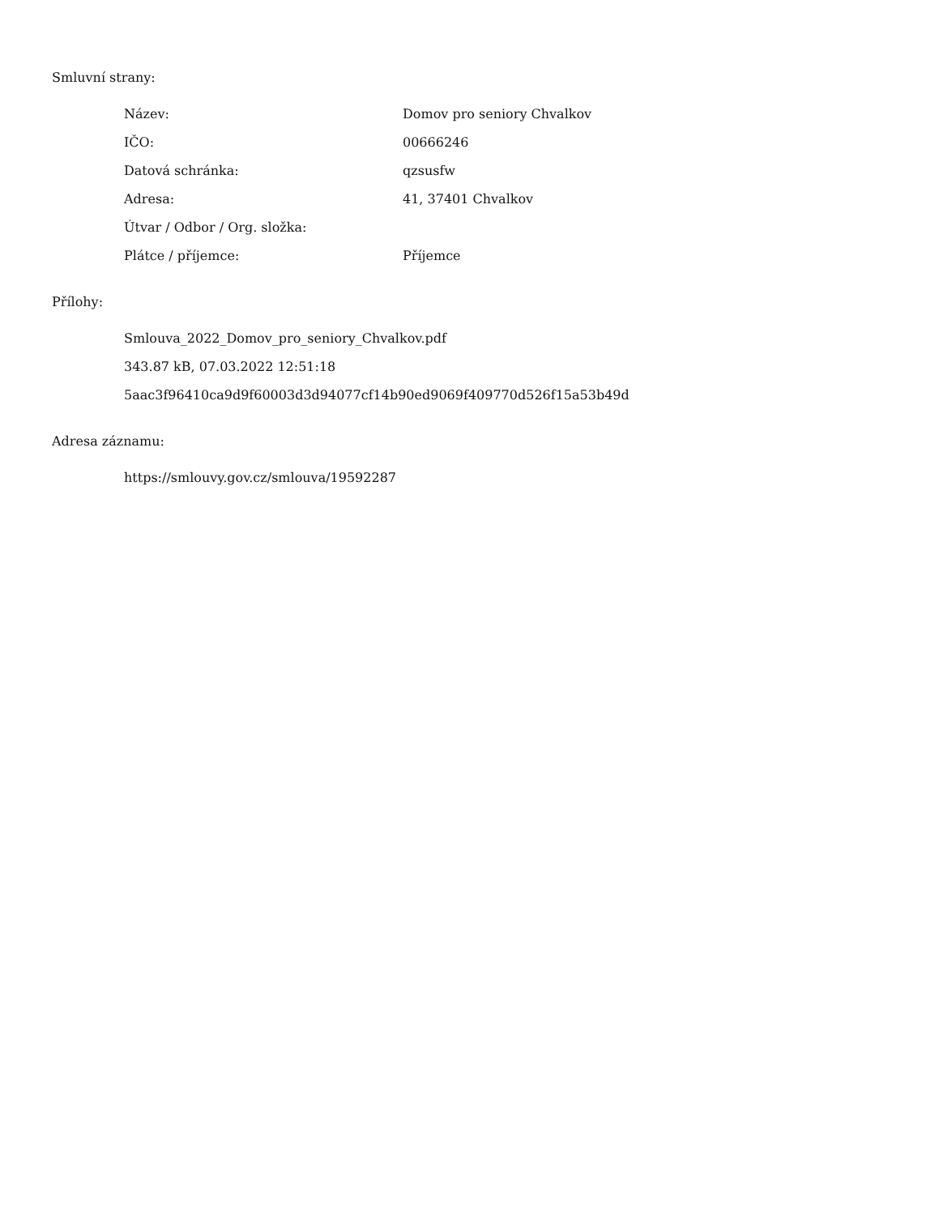Smluvní strany:
| Název: | Domov pro seniory Chvalkov |
| IČO: | 00666246 |
| Datová schránka: | qzsusfw |
| Adresa: | 41, 37401 Chvalkov |
| Útvar / Odbor / Org. složka: | |
| Plátce / příjemce: | Příjemce |
Přílohy:
Smlouva_2022_Domov_pro_seniory_Chvalkov.pdf
343.87 kB, 07.03.2022 12:51:18
5aac3f96410ca9d9f60003d3d94077cf14b90ed9069f409770d526f15a53b49d
Adresa záznamu:
https://smlouvy.gov.cz/smlouva/19592287